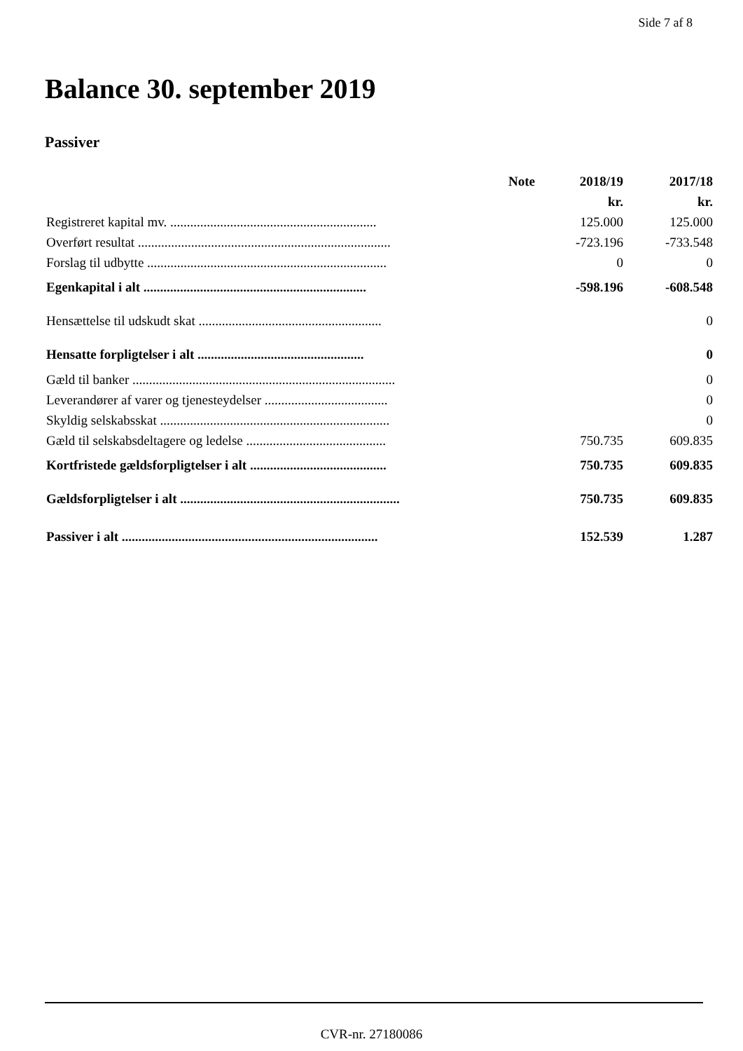Side 7 af 8
Balance 30. september 2019
Passiver
| | Note | 2018/19 | 2017/18 |
| --- | --- | --- | --- |
| | | kr. | kr. |
| Registreret kapital mv. .............................................................. | | 125.000 | 125.000 |
| Overført resultat ............................................................................ | | -723.196 | -733.548 |
| Forslag til udbytte ........................................................................ | | 0 | 0 |
| Egenkapital i alt ................................................................... | | -598.196 | -608.548 |
| Hensættelse til udskudt skat ....................................................... | | | 0 |
| Hensatte forpligtelser i alt .................................................. | | | 0 |
| Gæld til banker ............................................................................... | | | 0 |
| Leverandører af varer og tjenesteydelser ..................................... | | | 0 |
| Skyldig selskabsskat ..................................................................... | | | 0 |
| Gæld til selskabsdeltagere og ledelse .......................................... | | 750.735 | 609.835 |
| Kortfristede gældsforpligtelser i alt ......................................... | | 750.735 | 609.835 |
| Gældsforpligtelser i alt .................................................................. | | 750.735 | 609.835 |
| Passiver i alt ............................................................................. | | 152.539 | 1.287 |
CVR-nr. 27180086